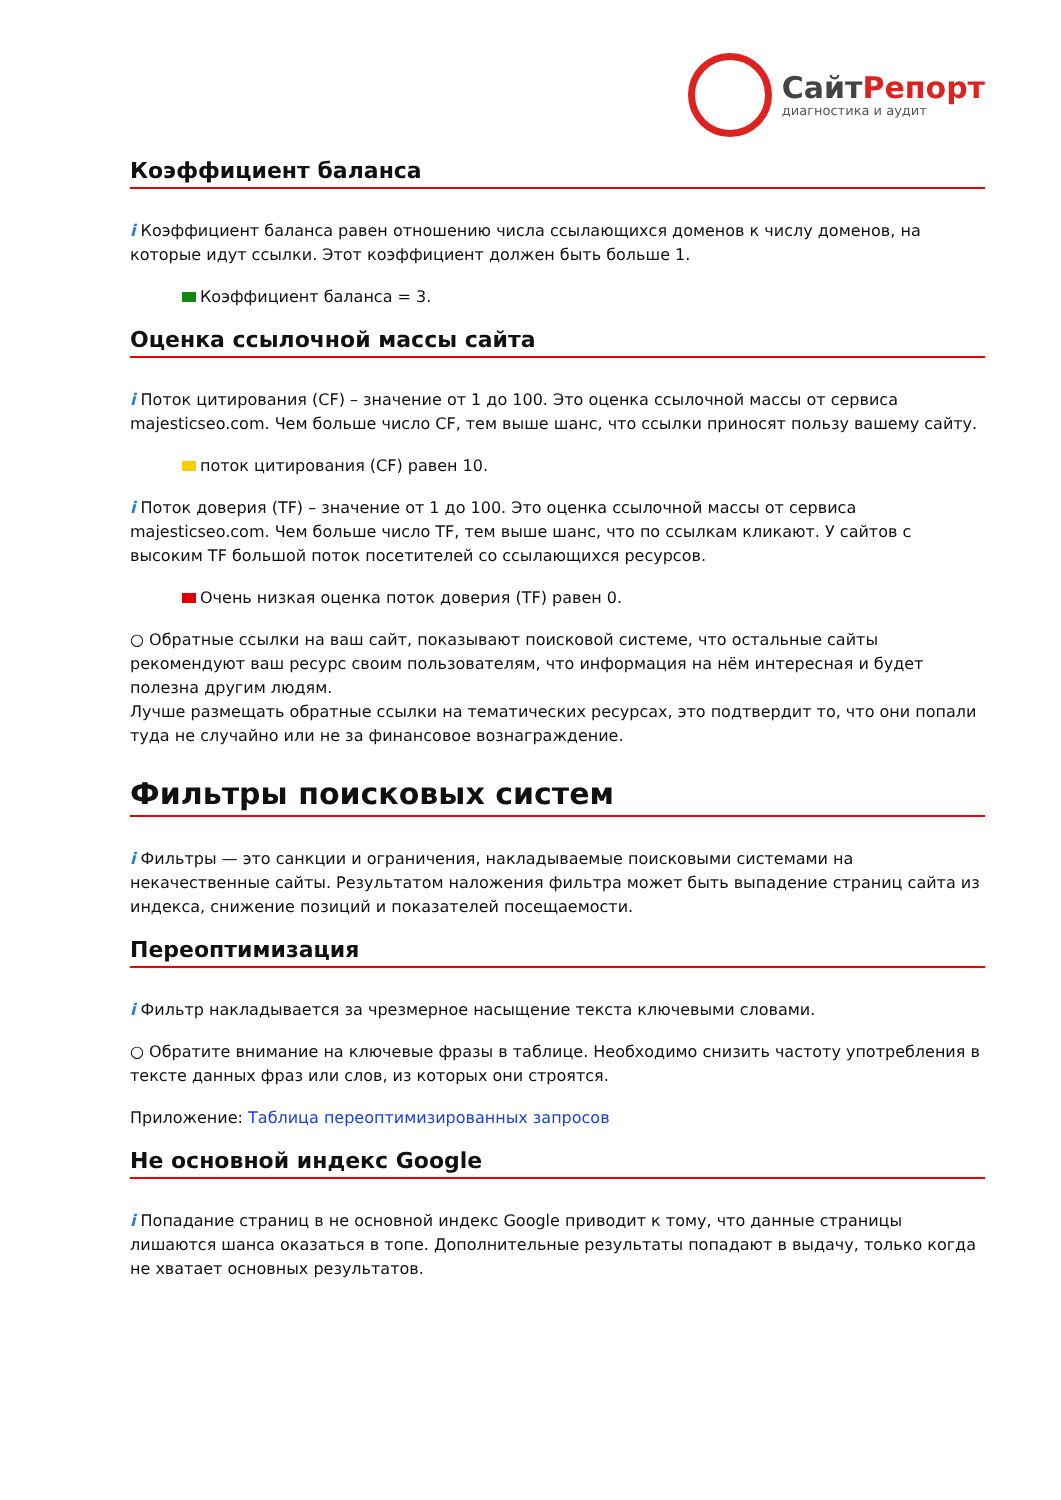СайтРепорт
диагностика и аудит
Коэффициент баланса
i Коэффициент баланса равен отношению числа ссылающихся доменов к числу доменов, на которые идут ссылки. Этот коэффициент должен быть больше 1.
Коэффициент баланса = 3.
Оценка ссылочной массы сайта
i Поток цитирования (CF) – значение от 1 до 100. Это оценка ссылочной массы от сервиса majesticseo.com. Чем больше число CF, тем выше шанс, что ссылки приносят пользу вашему сайту.
поток цитирования (CF) равен 10.
i Поток доверия (TF) – значение от 1 до 100. Это оценка ссылочной массы от сервиса majesticseo.com. Чем больше число TF, тем выше шанс, что по ссылкам кликают. У сайтов с высоким TF большой поток посетителей со ссылающихся ресурсов.
Очень низкая оценка поток доверия (TF) равен 0.
○ Обратные ссылки на ваш сайт, показывают поисковой системе, что остальные сайты рекомендуют ваш ресурс своим пользователям, что информация на нём интересная и будет полезна другим людям.
Лучше размещать обратные ссылки на тематических ресурсах, это подтвердит то, что они попали туда не случайно или не за финансовое вознаграждение.
Фильтры поисковых систем
i Фильтры — это санкции и ограничения, накладываемые поисковыми системами на некачественные сайты. Результатом наложения фильтра может быть выпадение страниц сайта из индекса, снижение позиций и показателей посещаемости.
Переоптимизация
i Фильтр накладывается за чрезмерное насыщение текста ключевыми словами.
○ Обратите внимание на ключевые фразы в таблице. Необходимо снизить частоту употребления в тексте данных фраз или слов, из которых они строятся.
Приложение: Таблица переоптимизированных запросов
Не основной индекс Google
i Попадание страниц в не основной индекс Google приводит к тому, что данные страницы лишаются шанса оказаться в топе. Дополнительные результаты попадают в выдачу, только когда не хватает основных результатов.